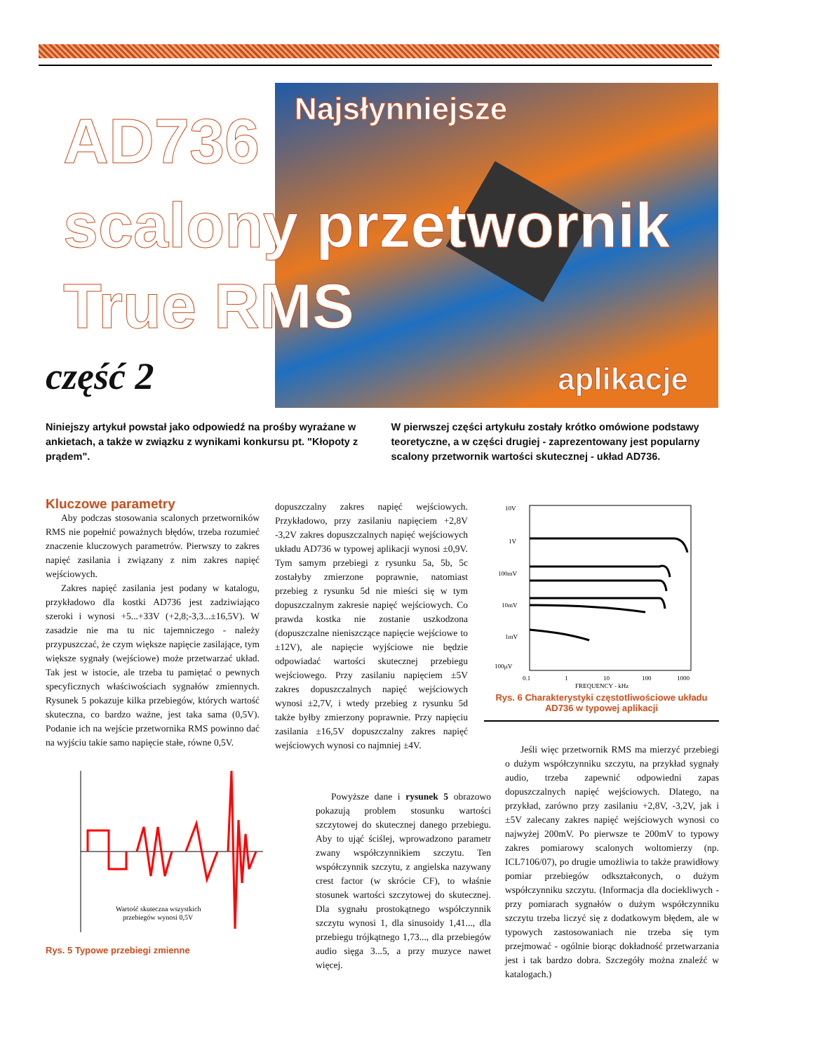Najsłynniejsze
AD736
scalony przetwornik
True RMS
część 2 aplikacje
Niniejszy artykuł powstał jako odpowiedź na prośby wyrażane w ankietach, a także w związku z wynikami konkursu pt. "Kłopoty z prądem".
W pierwszej części artykułu zostały krótko omówione podstawy teoretyczne, a w części drugiej - zaprezentowany jest popularny scalony przetwornik wartości skutecznej - układ AD736.
Kluczowe parametry
Aby podczas stosowania scalonych przetworników RMS nie popełnić poważnych błędów, trzeba rozumieć znaczenie kluczowych parametrów. Pierwszy to zakres napięć zasilania i związany z nim zakres napięć wejściowych.
Zakres napięć zasilania jest podany w katalogu, przykładowo dla kostki AD736 jest zadziwiająco szeroki i wynosi +5...+33V (+2,8;-3,3...±16,5V). W zasadzie nie ma tu nic tajemniczego - należy przypuszczać, że czym większe napięcie zasilające, tym większe sygnały (wejściowe) może przetwarzać układ. Tak jest w istocie, ale trzeba tu pamiętać o pewnych specyficznych właściwościach sygnałów zmiennych. Rysunek 5 pokazuje kilka przebiegów, których wartość skuteczna, co bardzo ważne, jest taka sama (0,5V). Podanie ich na wejście przetwornika RMS powinno dać na wyjściu takie samo napięcie stałe, równe 0,5V.
Wartość skuteczna wszystkich
przebiegów wynosi 0,5V
Rys. 5 Typowe przebiegi zmienne
dopuszczalny zakres napięć wejściowych. Przykładowo, przy zasilaniu napięciem +2,8V -3,2V zakres dopuszczalnych napięć wejściowych układu AD736 w typowej aplikacji wynosi ±0,9V. Tym samym przebiegi z rysunku 5a, 5b, 5c zostałyby zmierzone poprawnie, natomiast przebieg z rysunku 5d nie mieści się w tym dopuszczalnym zakresie napięć wejściowych. Co prawda kostka nie zostanie uszkodzona (dopuszczalne nieniszczące napięcie wejściowe to ±12V), ale napięcie wyjściowe nie będzie odpowiadać wartości skutecznej przebiegu wejściowego. Przy zasilaniu napięciem ±5V zakres dopuszczalnych napięć wejściowych wynosi ±2,7V, i wtedy przebieg z rysunku 5d także byłby zmierzony poprawnie. Przy napięciu zasilania ±16,5V dopuszczalny zakres napięć wejściowych wynosi co najmniej ±4V.
Powyższe dane i rysunek 5 obrazowo pokazują problem stosunku wartości szczytowej do skutecznej danego przebiegu. Aby to ująć ściślej, wprowadzono parametr zwany współczynnikiem szczytu. Ten współczynnik szczytu, z angielska nazywany crest factor (w skrócie CF), to właśnie stosunek wartości szczytowej do skutecznej. Dla sygnału prostokątnego współczynnik szczytu wynosi 1, dla sinusoidy 1,41..., dla przebiegu trójkątnego 1,73..., dla przebiegów audio sięga 3...5, a przy muzyce nawet więcej.
10V
1V
100mV
10mV
1mV
100µV
0.1
1
10
100
1000
FREQUENCY - kHz
Rys. 6 Charakterystyki częstotliwościowe układu AD736 w typowej aplikacji
Jeśli więc przetwornik RMS ma mierzyć przebiegi o dużym współczynniku szczytu, na przykład sygnały audio, trzeba zapewnić odpowiedni zapas dopuszczalnych napięć wejściowych. Dlatego, na przykład, zarówno przy zasilaniu +2,8V, -3,2V, jak i ±5V zalecany zakres napięć wejściowych wynosi co najwyżej 200mV. Po pierwsze te 200mV to typowy zakres pomiarowy scalonych woltomierzy (np. ICL7106/07), po drugie umożliwia to także prawidłowy pomiar przebiegów odkształconych, o dużym współczynniku szczytu. (Informacja dla dociekliwych - przy pomiarach sygnałów o dużym współczynniku szczytu trzeba liczyć się z dodatkowym błędem, ale w typowych zastosowaniach nie trzeba się tym przejmować - ogólnie biorąc dokładność przetwarzania jest i tak bardzo dobra. Szczegóły można znaleźć w katalogach.)